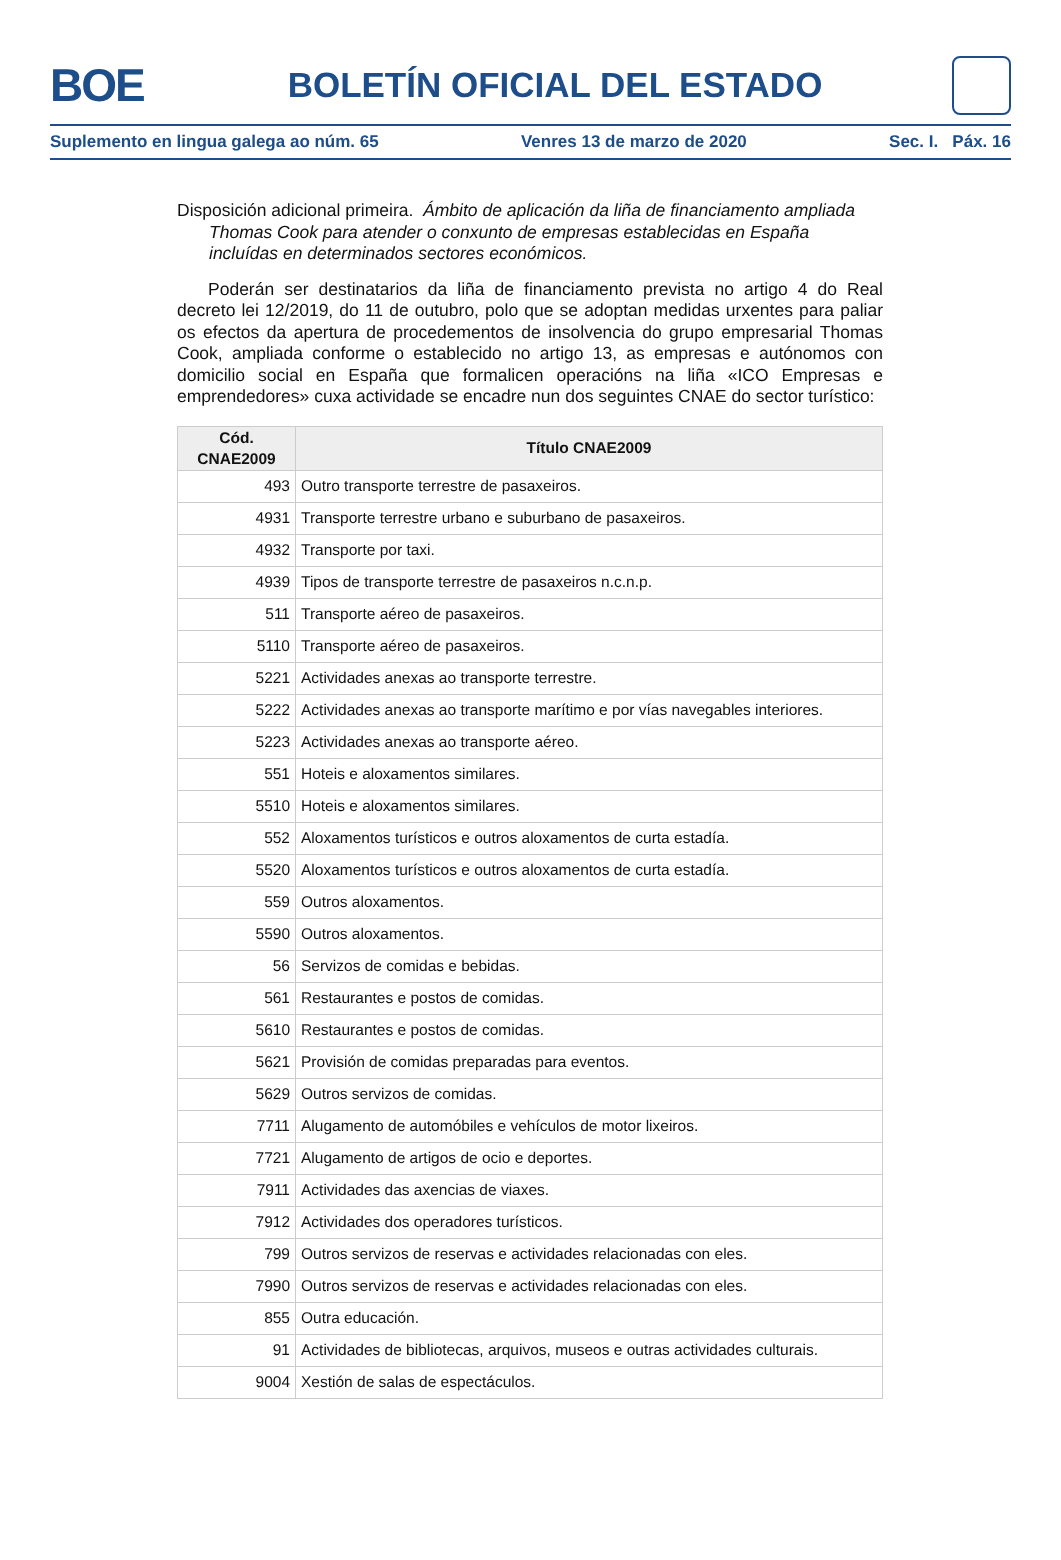BOE
BOLETÍN OFICIAL DEL ESTADO
Suplemento en lingua galega ao núm. 65 Venres 13 de marzo de 2020 Sec. I. Páx. 16
Disposición adicional primeira. Ámbito de aplicación da liña de financiamento ampliada Thomas Cook para atender o conxunto de empresas establecidas en España incluídas en determinados sectores económicos.
Poderán ser destinatarios da liña de financiamento prevista no artigo 4 do Real decreto lei 12/2019, do 11 de outubro, polo que se adoptan medidas urxentes para paliar os efectos da apertura de procedementos de insolvencia do grupo empresarial Thomas Cook, ampliada conforme o establecido no artigo 13, as empresas e autónomos con domicilio social en España que formalicen operacións na liña «ICO Empresas e emprendedores» cuxa actividade se encadre nun dos seguintes CNAE do sector turístico:
| Cód. CNAE2009 | Título CNAE2009 |
| --- | --- |
| 493 | Outro transporte terrestre de pasaxeiros. |
| 4931 | Transporte terrestre urbano e suburbano de pasaxeiros. |
| 4932 | Transporte por taxi. |
| 4939 | Tipos de transporte terrestre de pasaxeiros n.c.n.p. |
| 511 | Transporte aéreo de pasaxeiros. |
| 5110 | Transporte aéreo de pasaxeiros. |
| 5221 | Actividades anexas ao transporte terrestre. |
| 5222 | Actividades anexas ao transporte marítimo e por vías navegables interiores. |
| 5223 | Actividades anexas ao transporte aéreo. |
| 551 | Hoteis e aloxamentos similares. |
| 5510 | Hoteis e aloxamentos similares. |
| 552 | Aloxamentos turísticos e outros aloxamentos de curta estadía. |
| 5520 | Aloxamentos turísticos e outros aloxamentos de curta estadía. |
| 559 | Outros aloxamentos. |
| 5590 | Outros aloxamentos. |
| 56 | Servizos de comidas e bebidas. |
| 561 | Restaurantes e postos de comidas. |
| 5610 | Restaurantes e postos de comidas. |
| 5621 | Provisión de comidas preparadas para eventos. |
| 5629 | Outros servizos de comidas. |
| 7711 | Alugamento de automóbiles e vehículos de motor lixeiros. |
| 7721 | Alugamento de artigos de ocio e deportes. |
| 7911 | Actividades das axencias de viaxes. |
| 7912 | Actividades dos operadores turísticos. |
| 799 | Outros servizos de reservas e actividades relacionadas con eles. |
| 7990 | Outros servizos de reservas e actividades relacionadas con eles. |
| 855 | Outra educación. |
| 91 | Actividades de bibliotecas, arquivos, museos e outras actividades culturais. |
| 9004 | Xestión de salas de espectáculos. |